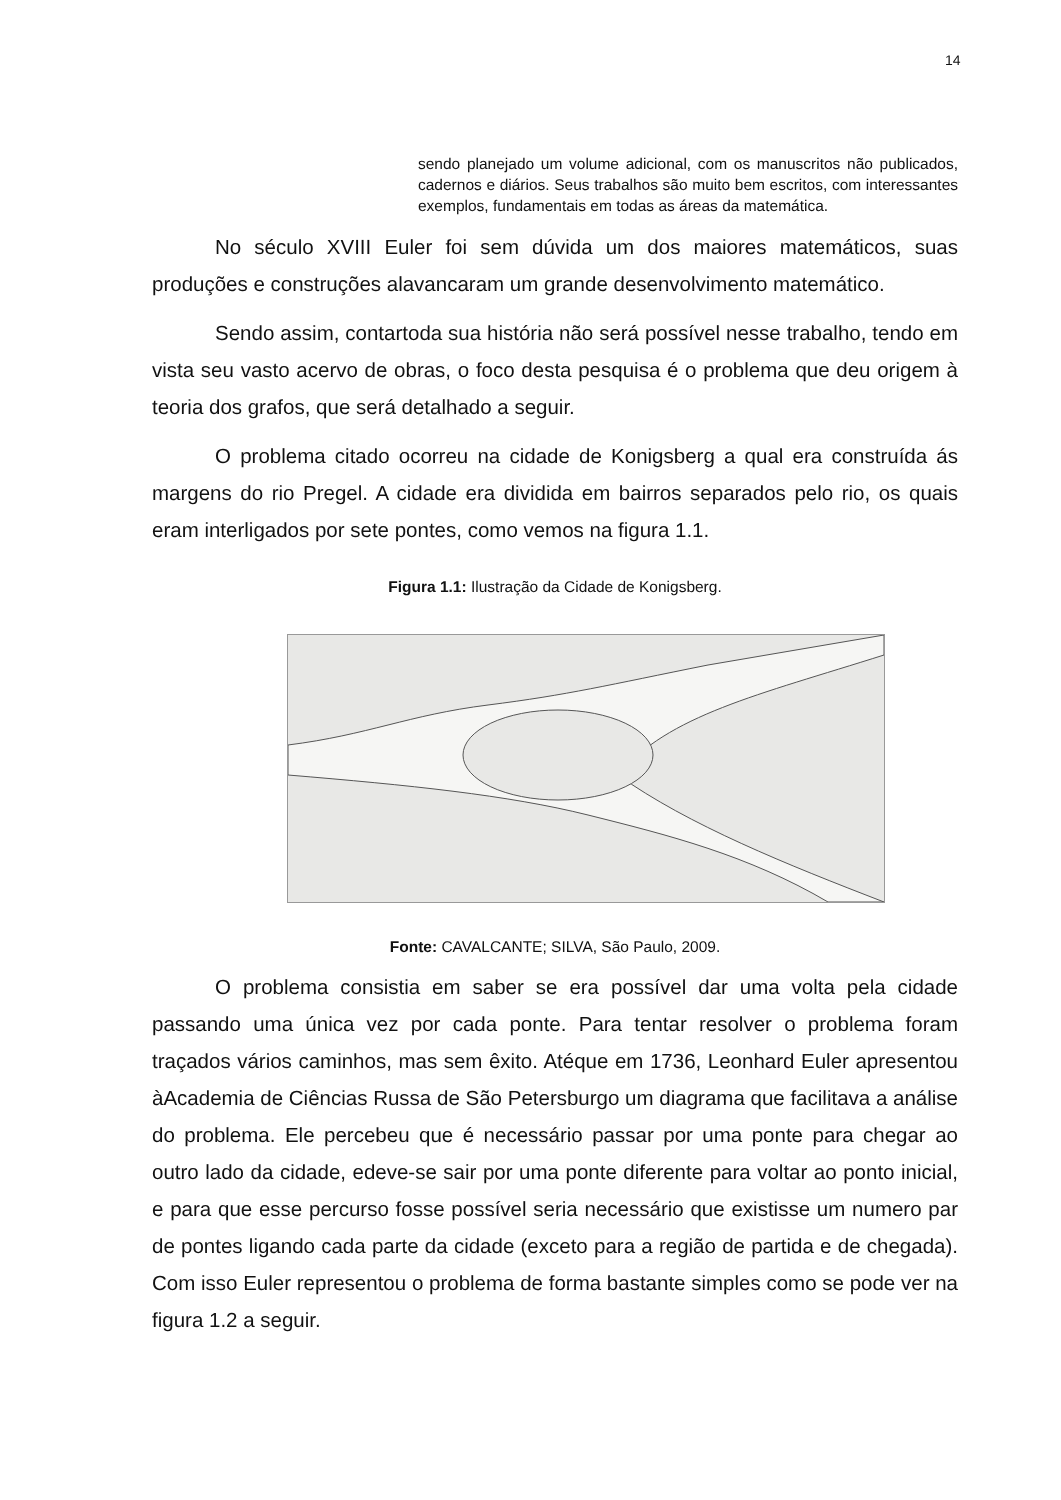14
sendo planejado um volume adicional, com os manuscritos não publicados, cadernos e diários. Seus trabalhos são muito bem escritos, com interessantes exemplos, fundamentais em todas as áreas da matemática.
No século XVIII Euler foi sem dúvida um dos maiores matemáticos, suas produções e construções alavancaram um grande desenvolvimento matemático.
Sendo assim, contartoda sua história não será possível nesse trabalho, tendo em vista seu vasto acervo de obras, o foco desta pesquisa é o problema que deu origem à teoria dos grafos, que será detalhado a seguir.
O problema citado ocorreu na cidade de Konigsberg a qual era construída ás margens do rio Pregel. A cidade era dividida em bairros separados pelo rio, os quais eram interligados por sete pontes, como vemos na figura 1.1.
Figura 1.1: Ilustração da Cidade de Konigsberg.
Fonte: CAVALCANTE; SILVA, São Paulo, 2009.
O problema consistia em saber se era possível dar uma volta pela cidade passando uma única vez por cada ponte. Para tentar resolver o problema foram traçados vários caminhos, mas sem êxito. Atéque em 1736, Leonhard Euler apresentou àAcademia de Ciências Russa de São Petersburgo um diagrama que facilitava a análise do problema. Ele percebeu que é necessário passar por uma ponte para chegar ao outro lado da cidade, edeve-se sair por uma ponte diferente para voltar ao ponto inicial, e para que esse percurso fosse possível seria necessário que existisse um numero par de pontes ligando cada parte da cidade (exceto para a região de partida e de chegada). Com isso Euler representou o problema de forma bastante simples como se pode ver na figura 1.2 a seguir.